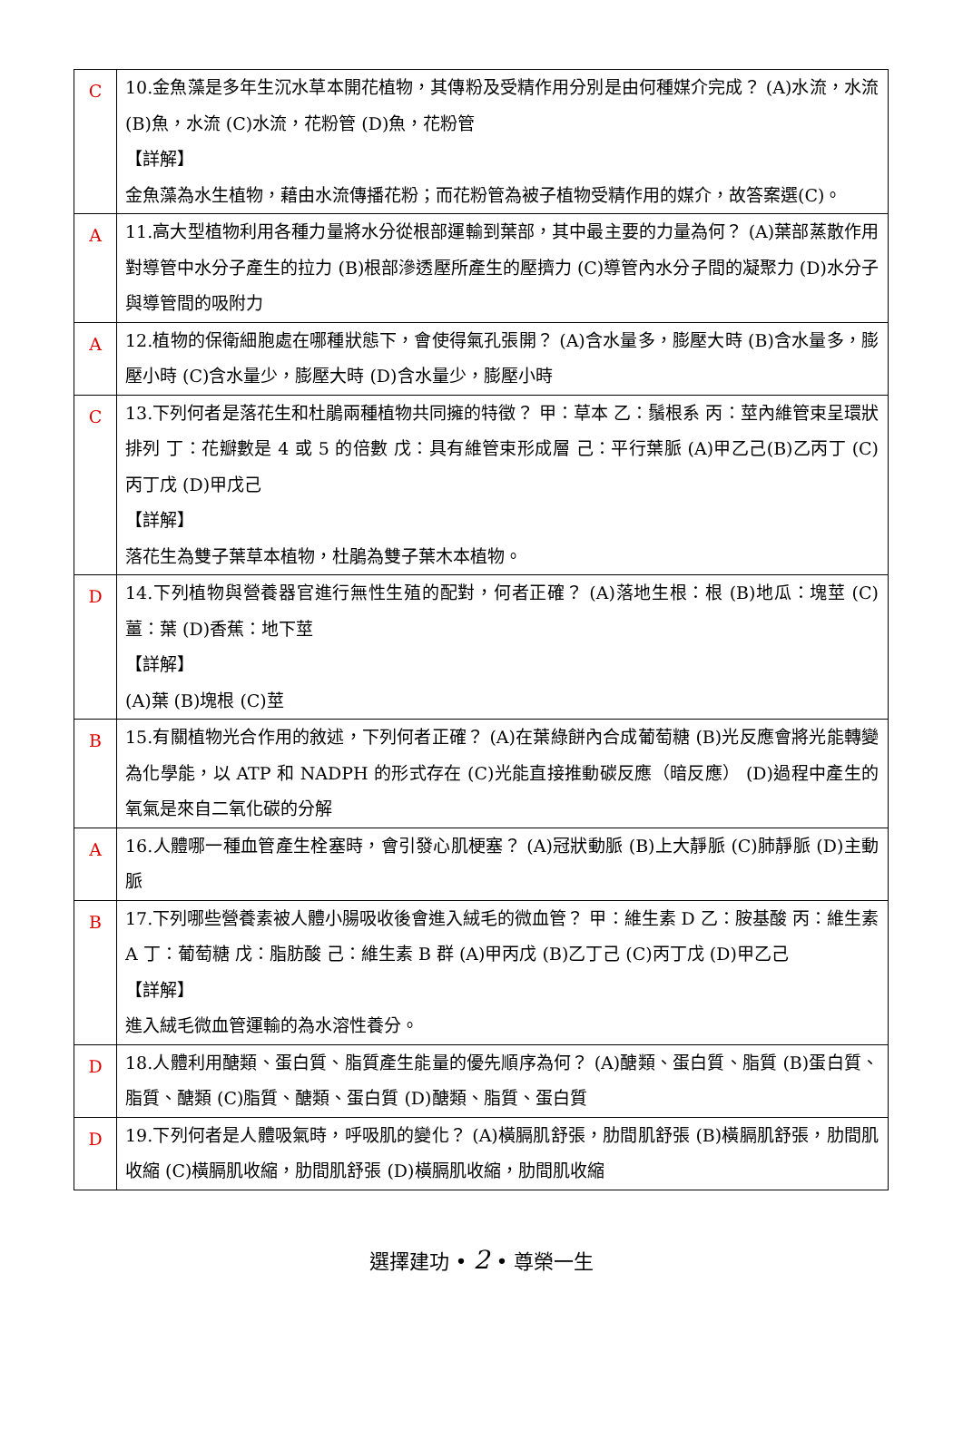| C | 10.金魚藻是多年生沉水草本開花植物，其傳粉及受精作用分別是由何種媒介完成？ (A)水流，水流 (B)魚，水流 (C)水流，花粉管 (D)魚，花粉管 【詳解】 金魚藻為水生植物，藉由水流傳播花粉；而花粉管為被子植物受精作用的媒介，故答案選(C)。 |
| A | 11.高大型植物利用各種力量將水分從根部運輸到葉部，其中最主要的力量為何？ (A)葉部蒸散作用對導管中水分子產生的拉力 (B)根部滲透壓所產生的壓擠力 (C)導管內水分子間的凝聚力 (D)水分子與導管間的吸附力 |
| A | 12.植物的保衛細胞處在哪種狀態下，會使得氣孔張開？ (A)含水量多，膨壓大時 (B)含水量多，膨壓小時 (C)含水量少，膨壓大時 (D)含水量少，膨壓小時 |
| C | 13.下列何者是落花生和杜鵑兩種植物共同擁的特徵？ 甲：草本 乙：鬚根系 丙：莖內維管束呈環狀排列 丁：花瓣數是 4 或 5 的倍數 戊：具有維管束形成層 己：平行葉脈 (A)甲乙己(B)乙丙丁 (C)丙丁戊 (D)甲戊己 【詳解】 落花生為雙子葉草本植物，杜鵑為雙子葉木本植物。 |
| D | 14.下列植物與營養器官進行無性生殖的配對，何者正確？ (A)落地生根：根 (B)地瓜：塊莖 (C)薑：葉 (D)香蕉：地下莖 【詳解】 (A)葉 (B)塊根 (C)莖 |
| B | 15.有關植物光合作用的敘述，下列何者正確？ (A)在葉綠餅內合成葡萄糖 (B)光反應會將光能轉變為化學能，以 ATP 和 NADPH 的形式存在 (C)光能直接推動碳反應（暗反應） (D)過程中產生的氧氣是來自二氧化碳的分解 |
| A | 16.人體哪一種血管產生栓塞時，會引發心肌梗塞？ (A)冠狀動脈 (B)上大靜脈 (C)肺靜脈 (D)主動脈 |
| B | 17.下列哪些營養素被人體小腸吸收後會進入絨毛的微血管？ 甲：維生素 D 乙：胺基酸 丙：維生素 A 丁：葡萄糖 戊：脂肪酸 己：維生素 B 群 (A)甲丙戊 (B)乙丁己 (C)丙丁戊 (D)甲乙己 【詳解】 進入絨毛微血管運輸的為水溶性養分。 |
| D | 18.人體利用醣類、蛋白質、脂質產生能量的優先順序為何？ (A)醣類、蛋白質、脂質 (B)蛋白質、脂質、醣類 (C)脂質、醣類、蛋白質 (D)醣類、脂質、蛋白質 |
| D | 19.下列何者是人體吸氣時，呼吸肌的變化？ (A)橫膈肌舒張，肋間肌舒張 (B)橫膈肌舒張，肋間肌收縮 (C)橫膈肌收縮，肋間肌舒張 (D)橫膈肌收縮，肋間肌收縮 |
選擇建功 • 2 • 尊榮一生